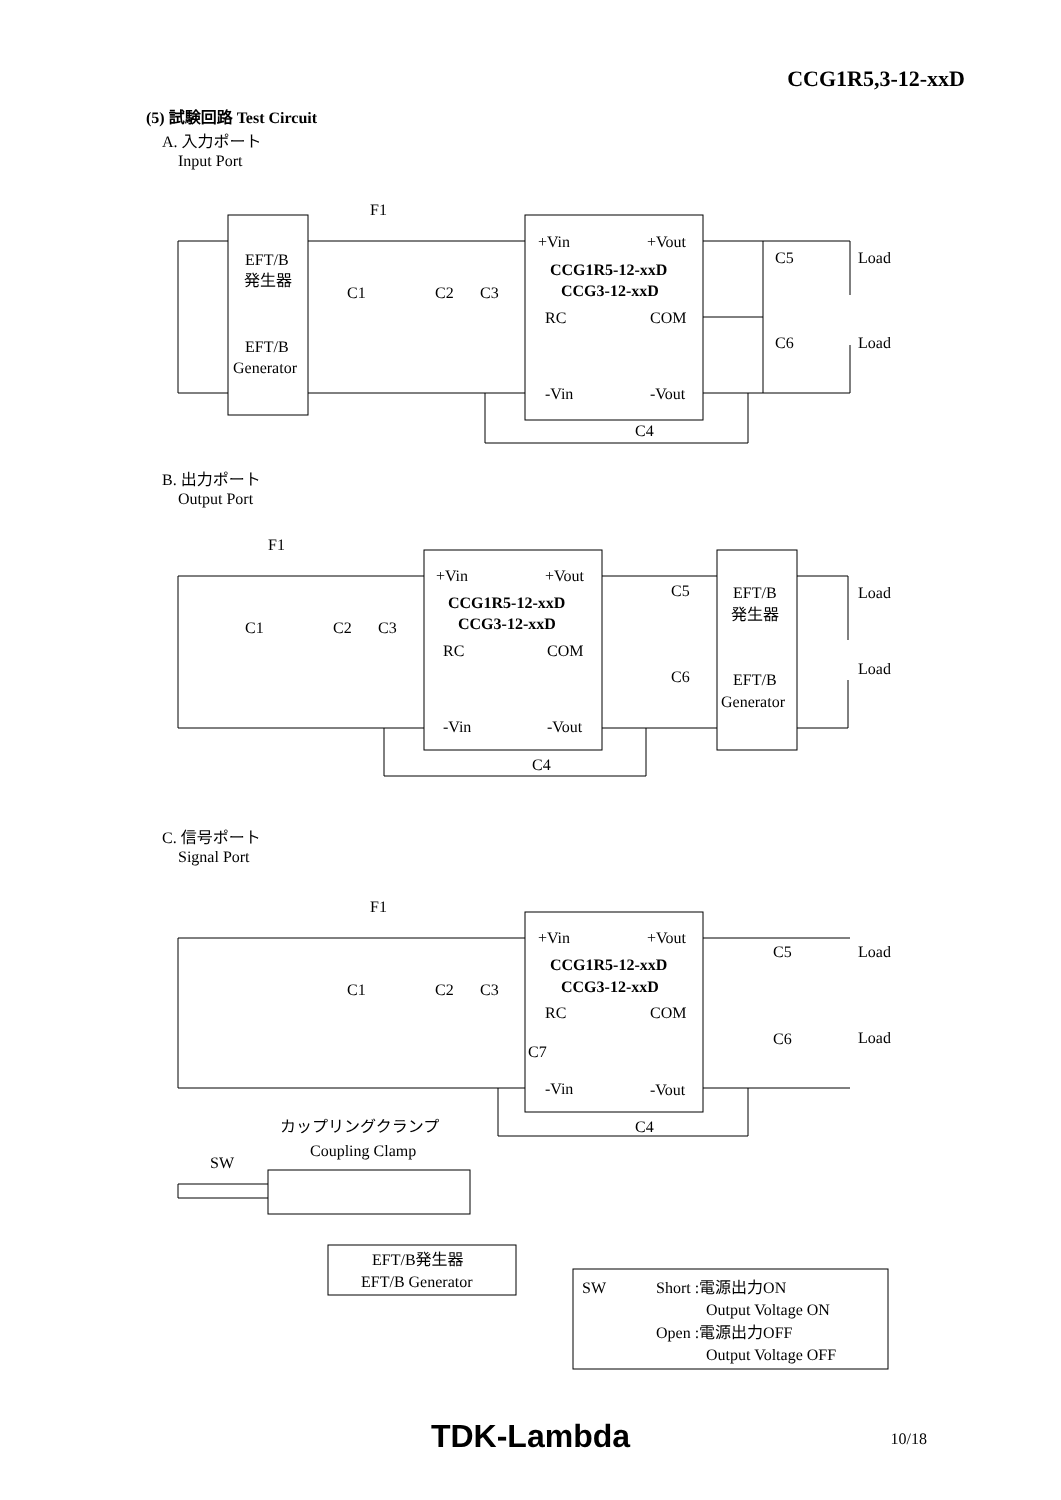CCG1R5,3-12-xxD
(5) 試験回路 Test Circuit
A. 入力ポート
Input Port
F1
EFT/B
発生器
EFT/B
Generator
C1
C2
C3
+Vin
+Vout
CCG1R5-12-xxD
CCG3-12-xxD
RC
COM
-Vin
-Vout
C5
C6
Load
Load
C4
B. 出力ポート
Output Port
F1
C1
C2
C3
+Vin
+Vout
CCG1R5-12-xxD
CCG3-12-xxD
RC
COM
-Vin
-Vout
C5
C6
EFT/B
発生器
EFT/B
Generator
Load
Load
C4
C. 信号ポート
Signal Port
F1
C1
C2
C3
C7
+Vin
+Vout
CCG1R5-12-xxD
CCG3-12-xxD
RC
COM
-Vin
-Vout
C5
C6
Load
Load
C4
カップリングクランプ
Coupling Clamp
SW
EFT/B発生器
EFT/B Generator
SW
Short :電源出力ON
Output Voltage ON
Open :電源出力OFF
Output Voltage OFF
TDK-Lambda 10/18